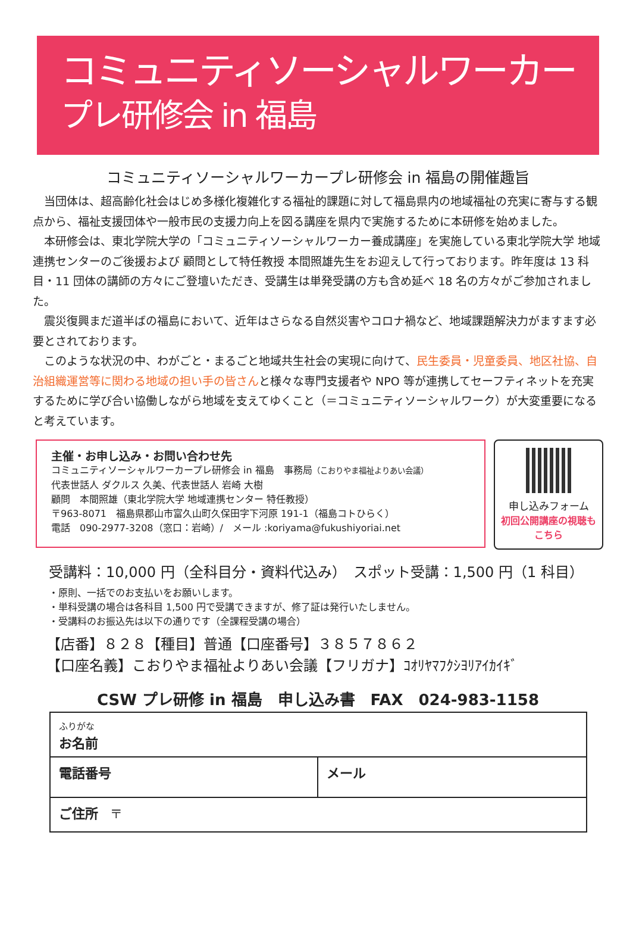コミュニティソーシャルワーカー
プレ研修会 in 福島
コミュニティソーシャルワーカープレ研修会 in 福島の開催趣旨
当団体は、超高齢化社会はじめ多様化複雑化する福祉的課題に対して福島県内の地域福祉の充実に寄与する観点から、福祉支援団体や一般市民の支援力向上を図る講座を県内で実施するために本研修を始めました。
本研修会は、東北学院大学の「コミュニティソーシャルワーカー養成講座」を実施している東北学院大学 地域連携センターのご後援および 顧問として特任教授 本間照雄先生をお迎えして行っております。昨年度は 13 科目・11 団体の講師の方々にご登壇いただき、受講生は単発受講の方も含め延べ 18 名の方々がご参加されました。
震災復興まだ道半ばの福島において、近年はさらなる自然災害やコロナ禍など、地域課題解決力がますます必要とされております。
このような状況の中、わがごと・まるごと地域共生社会の実現に向けて、民生委員・児童委員、地区社協、自治組織運営等に関わる地域の担い手の皆さんと様々な専門支援者や NPO 等が連携してセーフティネットを充実するために学び合い協働しながら地域を支えてゆくこと（＝コミュニティソーシャルワーク）が大変重要になると考えています。
主催・お申し込み・お問い合わせ先
コミュニティソーシャルワーカープレ研修会 in 福島　事務局（こおりやま福祉よりあい会議）
代表世話人 ダクルス 久美、代表世話人 岩崎 大樹
顧問　本間照雄（東北学院大学 地域連携センター 特任教授）
〒963-8071　福島県郡山市富久山町久保田字下河原 191-1（福島コトひらく）
電話　090-2977-3208（窓口：岩崎）/　メール :koriyama@fukushiyoriai.net
申し込みフォーム
初回公開講座の視聴も
こちら
受講料：10,000 円（全科目分・資料代込み）　スポット受講：1,500 円（1 科目）
・原則、一括でのお支払いをお願いします。
・単科受講の場合は各科目 1,500 円で受講できますが、修了証は発行いたしません。
・受講料のお振込先は以下の通りです（全課程受講の場合）
【店番】８２８【種目】普通【口座番号】３８５７８６２
【口座名義】こおりやま福祉よりあい会議【フリガナ】ｺｵﾘﾔﾏﾌｸｼﾖﾘｱｲｶｲｷﾞ
CSW プレ研修 in 福島　申し込み書　FAX　024-983-1158
| ふりがな お名前 | |
| 電話番号 | メール |
| ご住所 〒 | |